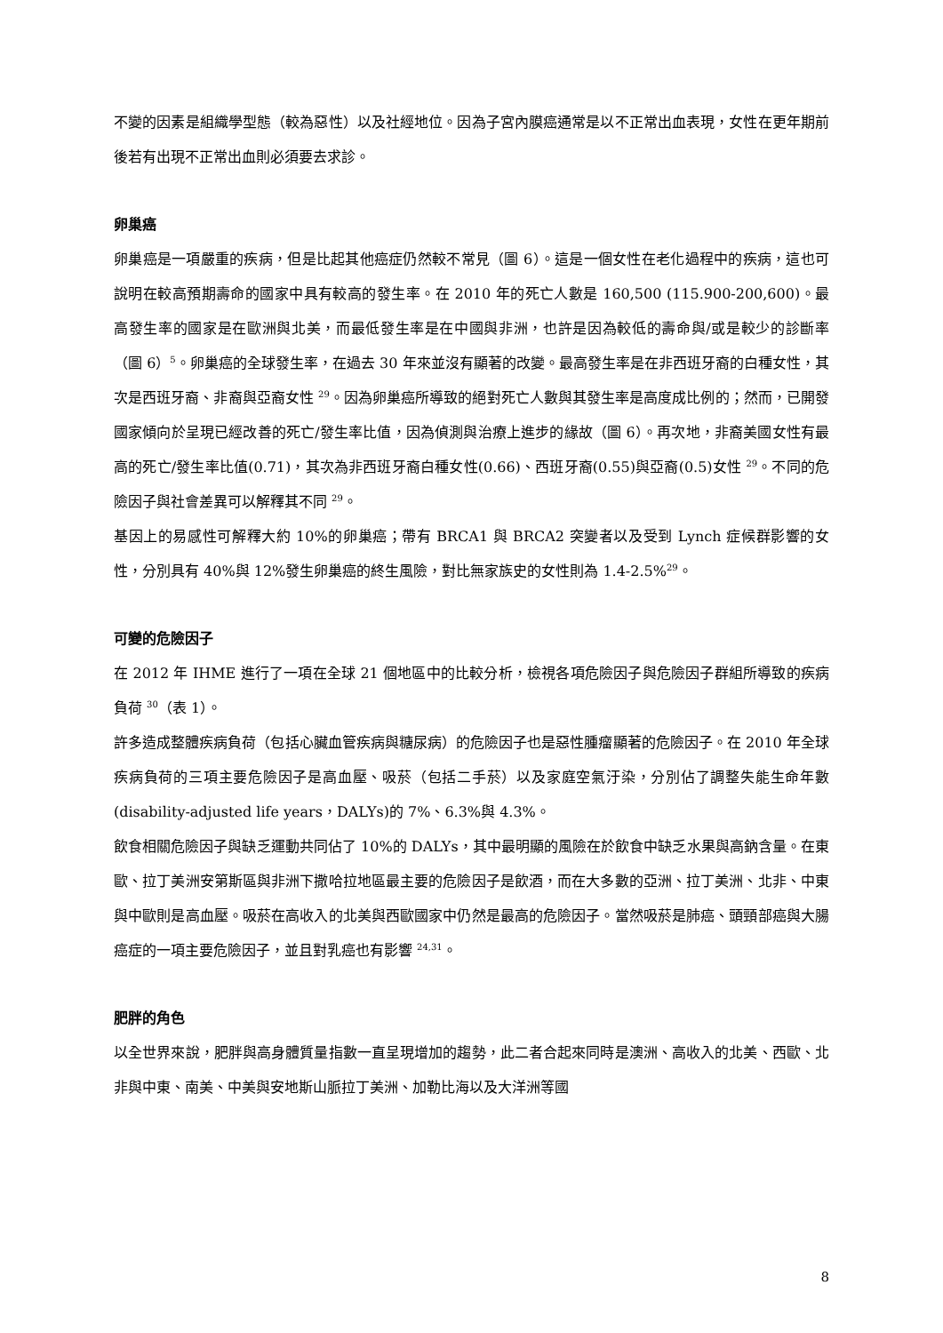不變的因素是組織學型態（較為惡性）以及社經地位。因為子宮內膜癌通常是以不正常出血表現，女性在更年期前後若有出現不正常出血則必須要去求診。
卵巢癌
卵巢癌是一項嚴重的疾病，但是比起其他癌症仍然較不常見（圖 6）。這是一個女性在老化過程中的疾病，這也可說明在較高預期壽命的國家中具有較高的發生率。在 2010 年的死亡人數是 160,500 (115.900-200,600)。最高發生率的國家是在歐洲與北美，而最低發生率是在中國與非洲，也許是因為較低的壽命與/或是較少的診斷率（圖 6）<sup>5</sup>。卵巢癌的全球發生率，在過去 30 年來並沒有顯著的改變。最高發生率是在非西班牙裔的白種女性，其次是西班牙裔、非裔與亞裔女性 <sup>29</sup>。因為卵巢癌所導致的絕對死亡人數與其發生率是高度成比例的；然而，已開發國家傾向於呈現已經改善的死亡/發生率比值，因為偵測與治療上進步的緣故（圖 6）。再次地，非裔美國女性有最高的死亡/發生率比值(0.71)，其次為非西班牙裔白種女性(0.66)、西班牙裔(0.55)與亞裔(0.5)女性 <sup>29</sup>。不同的危險因子與社會差異可以解釋其不同 <sup>29</sup>。
基因上的易感性可解釋大約 10%的卵巢癌；帶有 BRCA1 與 BRCA2 突變者以及受到 Lynch 症候群影響的女性，分別具有 40%與 12%發生卵巢癌的終生風險，對比無家族史的女性則為 1.4-2.5%<sup>29</sup>。
可變的危險因子
在 2012 年 IHME 進行了一項在全球 21 個地區中的比較分析，檢視各項危險因子與危險因子群組所導致的疾病負荷 <sup>30</sup>（表 1）。
許多造成整體疾病負荷（包括心臟血管疾病與糖尿病）的危險因子也是惡性腫瘤顯著的危險因子。在 2010 年全球疾病負荷的三項主要危險因子是高血壓、吸菸（包括二手菸）以及家庭空氣汙染，分別佔了調整失能生命年數(disability-adjusted life years，DALYs)的 7%、6.3%與 4.3%。
飲食相關危險因子與缺乏運動共同佔了 10%的 DALYs，其中最明顯的風險在於飲食中缺乏水果與高鈉含量。在東歐、拉丁美洲安第斯區與非洲下撒哈拉地區最主要的危險因子是飲酒，而在大多數的亞洲、拉丁美洲、北非、中東與中歐則是高血壓。吸菸在高收入的北美與西歐國家中仍然是最高的危險因子。當然吸菸是肺癌、頭頸部癌與大腸癌症的一項主要危險因子，並且對乳癌也有影響 <sup>24,31</sup>。
肥胖的角色
以全世界來說，肥胖與高身體質量指數一直呈現增加的趨勢，此二者合起來同時是澳洲、高收入的北美、西歐、北非與中東、南美、中美與安地斯山脈拉丁美洲、加勒比海以及大洋洲等國
8